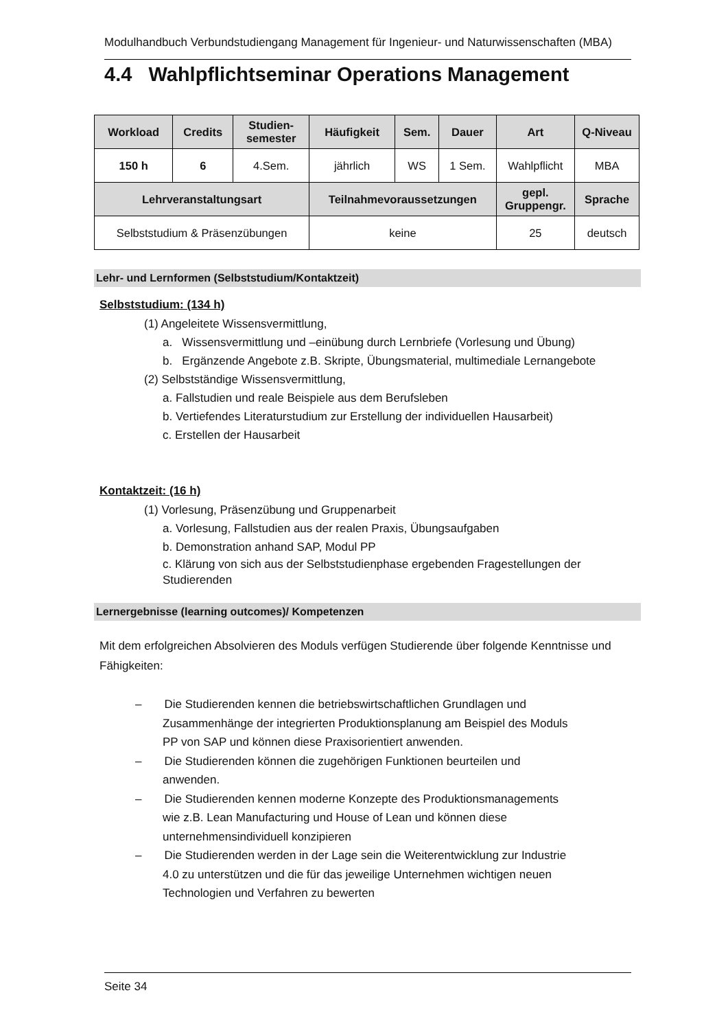Modulhandbuch Verbundstudiengang Management für Ingenieur- und Naturwissenschaften (MBA)
4.4 Wahlpflichtseminar Operations Management
| Workload | Credits | Studien- semester | Häufigkeit | Sem. | Dauer | Art | Q-Niveau |
| --- | --- | --- | --- | --- | --- | --- | --- |
| 150 h | 6 | 4.Sem. | jährlich | WS | 1 Sem. | Wahlpflicht | MBA |
| Lehrveranstaltungsart | | | Teilnahmevoraussetzungen | | | gepl. Gruppengr. | Sprache |
| Selbststudium & Präsenzübungen | | | keine | | | 25 | deutsch |
Lehr- und Lernformen (Selbststudium/Kontaktzeit)
Selbststudium: (134 h)
(1) Angeleitete Wissensvermittlung,
a. Wissensvermittlung und –einübung durch Lernbriefe (Vorlesung und Übung)
b. Ergänzende Angebote z.B. Skripte, Übungsmaterial, multimediale Lernangebote
(2) Selbstständige Wissensvermittlung,
a. Fallstudien und reale Beispiele aus dem Berufsleben
b. Vertiefendes Literaturstudium zur Erstellung der individuellen Hausarbeit)
c. Erstellen der Hausarbeit
Kontaktzeit: (16 h)
(1) Vorlesung, Präsenzübung und Gruppenarbeit
a. Vorlesung, Fallstudien aus der realen Praxis, Übungsaufgaben
b. Demonstration anhand SAP, Modul PP
c. Klärung von sich aus der Selbststudienphase ergebenden Fragestellungen der Studierenden
Lernergebnisse (learning outcomes)/ Kompetenzen
Mit dem erfolgreichen Absolvieren des Moduls verfügen Studierende über folgende Kenntnisse und Fähigkeiten:
– Die Studierenden kennen die betriebswirtschaftlichen Grundlagen und Zusammenhänge der integrierten Produktionsplanung am Beispiel des Moduls PP von SAP und können diese Praxisorientiert anwenden.
– Die Studierenden können die zugehörigen Funktionen beurteilen und anwenden.
– Die Studierenden kennen moderne Konzepte des Produktionsmanagements wie z.B. Lean Manufacturing und House of Lean und können diese unternehmensindividuell konzipieren
– Die Studierenden werden in der Lage sein die Weiterentwicklung zur Industrie 4.0 zu unterstützen und die für das jeweilige Unternehmen wichtigen neuen Technologien und Verfahren zu bewerten
Seite 34